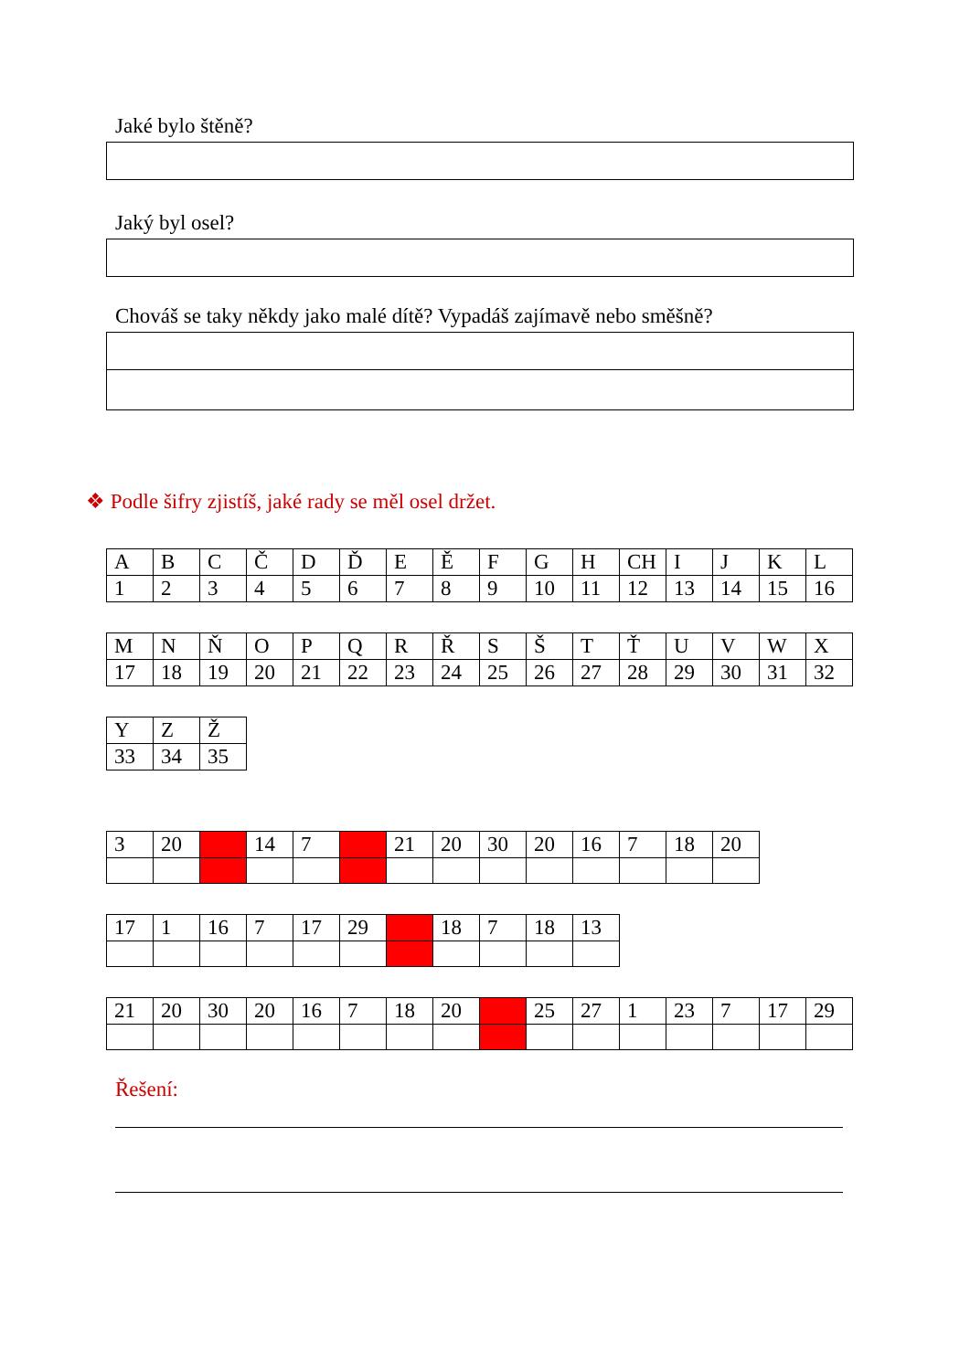Jaké bylo štěně?
Jaký byl osel?
Chováš se taky někdy jako malé dítě? Vypadáš zajímavě nebo směšně?
❖ Podle šifry zjistíš, jaké rady se měl osel držet.
| A | B | C | Č | D | Ď | E | Ě | F | G | H | CH | I | J | K | L |
| 1 | 2 | 3 | 4 | 5 | 6 | 7 | 8 | 9 | 10 | 11 | 12 | 13 | 14 | 15 | 16 |
| M | N | Ň | O | P | Q | R | Ř | S | Š | T | Ť | U | V | W | X |
| 17 | 18 | 19 | 20 | 21 | 22 | 23 | 24 | 25 | 26 | 27 | 28 | 29 | 30 | 31 | 32 |
| Y | Z | Ž |
| 33 | 34 | 35 |
| 3 | 20 | | 14 | 7 | | 21 | 20 | 30 | 20 | 16 | 7 | 18 | 20 |
| 17 | 1 | 16 | 7 | 17 | 29 | | 18 | 7 | 18 | 13 |
| 21 | 20 | 30 | 20 | 16 | 7 | 18 | 20 | | 25 | 27 | 1 | 23 | 7 | 17 | 29 |
Řešení: